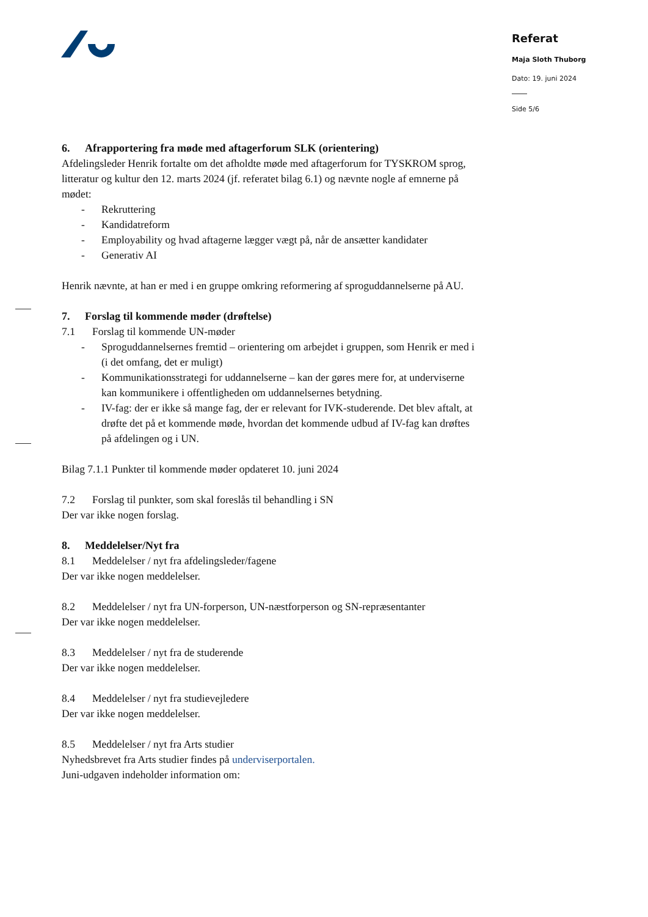Referat
Maja Sloth Thuborg
Dato: 19. juni 2024
Side 5/6
6. Afrapportering fra møde med aftagerforum SLK (orientering)
Afdelingsleder Henrik fortalte om det afholdte møde med aftagerforum for TYSKROM sprog, litteratur og kultur den 12. marts 2024 (jf. referatet bilag 6.1) og nævnte nogle af emnerne på mødet:
- Rekruttering
- Kandidatreform
- Employability og hvad aftagerne lægger vægt på, når de ansætter kandidater
- Generativ AI
Henrik nævnte, at han er med i en gruppe omkring reformering af sproguddannelserne på AU.
7. Forslag til kommende møder (drøftelse)
7.1 Forslag til kommende UN-møder
- Sproguddannelsernes fremtid – orientering om arbejdet i gruppen, som Henrik er med i (i det omfang, det er muligt)
- Kommunikationsstrategi for uddannelserne – kan der gøres mere for, at underviserne kan kommunikere i offentligheden om uddannelsernes betydning.
- IV-fag: der er ikke så mange fag, der er relevant for IVK-studerende. Det blev aftalt, at drøfte det på et kommende møde, hvordan det kommende udbud af IV-fag kan drøftes på afdelingen og i UN.
Bilag 7.1.1 Punkter til kommende møder opdateret 10. juni 2024
7.2 Forslag til punkter, som skal foreslås til behandling i SN
Der var ikke nogen forslag.
8. Meddelelser/Nyt fra
8.1 Meddelelser / nyt fra afdelingsleder/fagene
Der var ikke nogen meddelelser.
8.2 Meddelelser / nyt fra UN-forperson, UN-næstforperson og SN-repræsentanter
Der var ikke nogen meddelelser.
8.3 Meddelelser / nyt fra de studerende
Der var ikke nogen meddelelser.
8.4 Meddelelser / nyt fra studievejledere
Der var ikke nogen meddelelser.
8.5 Meddelelser / nyt fra Arts studier
Nyhedsbrevet fra Arts studier findes på underviserportalen.
Juni-udgaven indeholder information om: